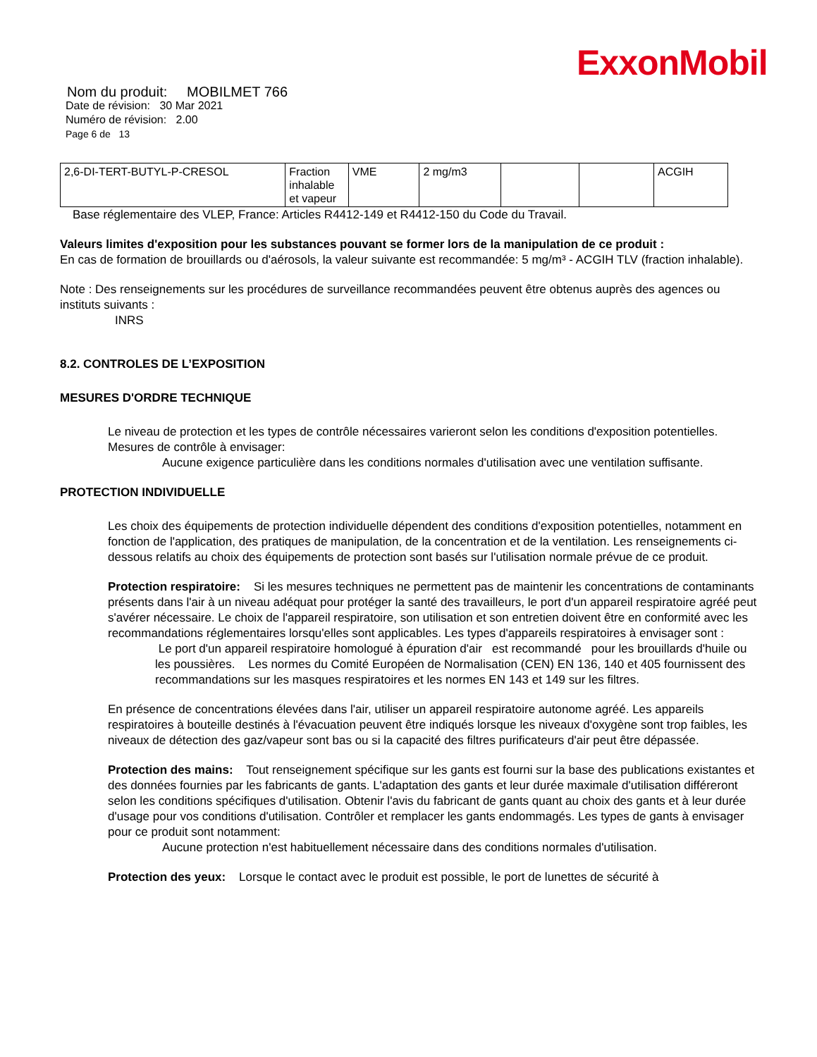ExxonMobil
Nom du produit: MOBILMET 766
Date de révision: 30 Mar 2021
Numéro de révision: 2.00
Page 6 de 13
| 2,6-DI-TERT-BUTYL-P-CRESOL | Fraction inhalable et vapeur | VME | 2 mg/m3 | | | ACGIH |
Base réglementaire des VLEP, France: Articles R4412-149 et R4412-150 du Code du Travail.
Valeurs limites d'exposition pour les substances pouvant se former lors de la manipulation de ce produit :
En cas de formation de brouillards ou d'aérosols, la valeur suivante est recommandée: 5 mg/m³ - ACGIH TLV (fraction inhalable).
Note : Des renseignements sur les procédures de surveillance recommandées peuvent être obtenus auprès des agences ou instituts suivants :
INRS
8.2. CONTROLES DE L’EXPOSITION
MESURES D'ORDRE TECHNIQUE
Le niveau de protection et les types de contrôle nécessaires varieront selon les conditions d'exposition potentielles. Mesures de contrôle à envisager:
Aucune exigence particulière dans les conditions normales d'utilisation avec une ventilation suffisante.
PROTECTION INDIVIDUELLE
Les choix des équipements de protection individuelle dépendent des conditions d'exposition potentielles, notamment en fonction de l'application, des pratiques de manipulation, de la concentration et de la ventilation. Les renseignements ci-dessous relatifs au choix des équipements de protection sont basés sur l'utilisation normale prévue de ce produit.
Protection respiratoire: Si les mesures techniques ne permettent pas de maintenir les concentrations de contaminants présents dans l'air à un niveau adéquat pour protéger la santé des travailleurs, le port d'un appareil respiratoire agréé peut s'avérer nécessaire. Le choix de l'appareil respiratoire, son utilisation et son entretien doivent être en conformité avec les recommandations réglementaires lorsqu'elles sont applicables. Les types d'appareils respiratoires à envisager sont :
Le port d'un appareil respiratoire homologué à épuration d'air est recommandé pour les brouillards d'huile ou les poussières. Les normes du Comité Européen de Normalisation (CEN) EN 136, 140 et 405 fournissent des recommandations sur les masques respiratoires et les normes EN 143 et 149 sur les filtres.
En présence de concentrations élevées dans l'air, utiliser un appareil respiratoire autonome agréé. Les appareils respiratoires à bouteille destinés à l'évacuation peuvent être indiqués lorsque les niveaux d'oxygène sont trop faibles, les niveaux de détection des gaz/vapeur sont bas ou si la capacité des filtres purificateurs d'air peut être dépassée.
Protection des mains: Tout renseignement spécifique sur les gants est fourni sur la base des publications existantes et des données fournies par les fabricants de gants. L'adaptation des gants et leur durée maximale d'utilisation différeront selon les conditions spécifiques d'utilisation. Obtenir l'avis du fabricant de gants quant au choix des gants et à leur durée d'usage pour vos conditions d'utilisation. Contrôler et remplacer les gants endommagés. Les types de gants à envisager pour ce produit sont notamment:
Aucune protection n'est habituellement nécessaire dans des conditions normales d'utilisation.
Protection des yeux: Lorsque le contact avec le produit est possible, le port de lunettes de sécurité à